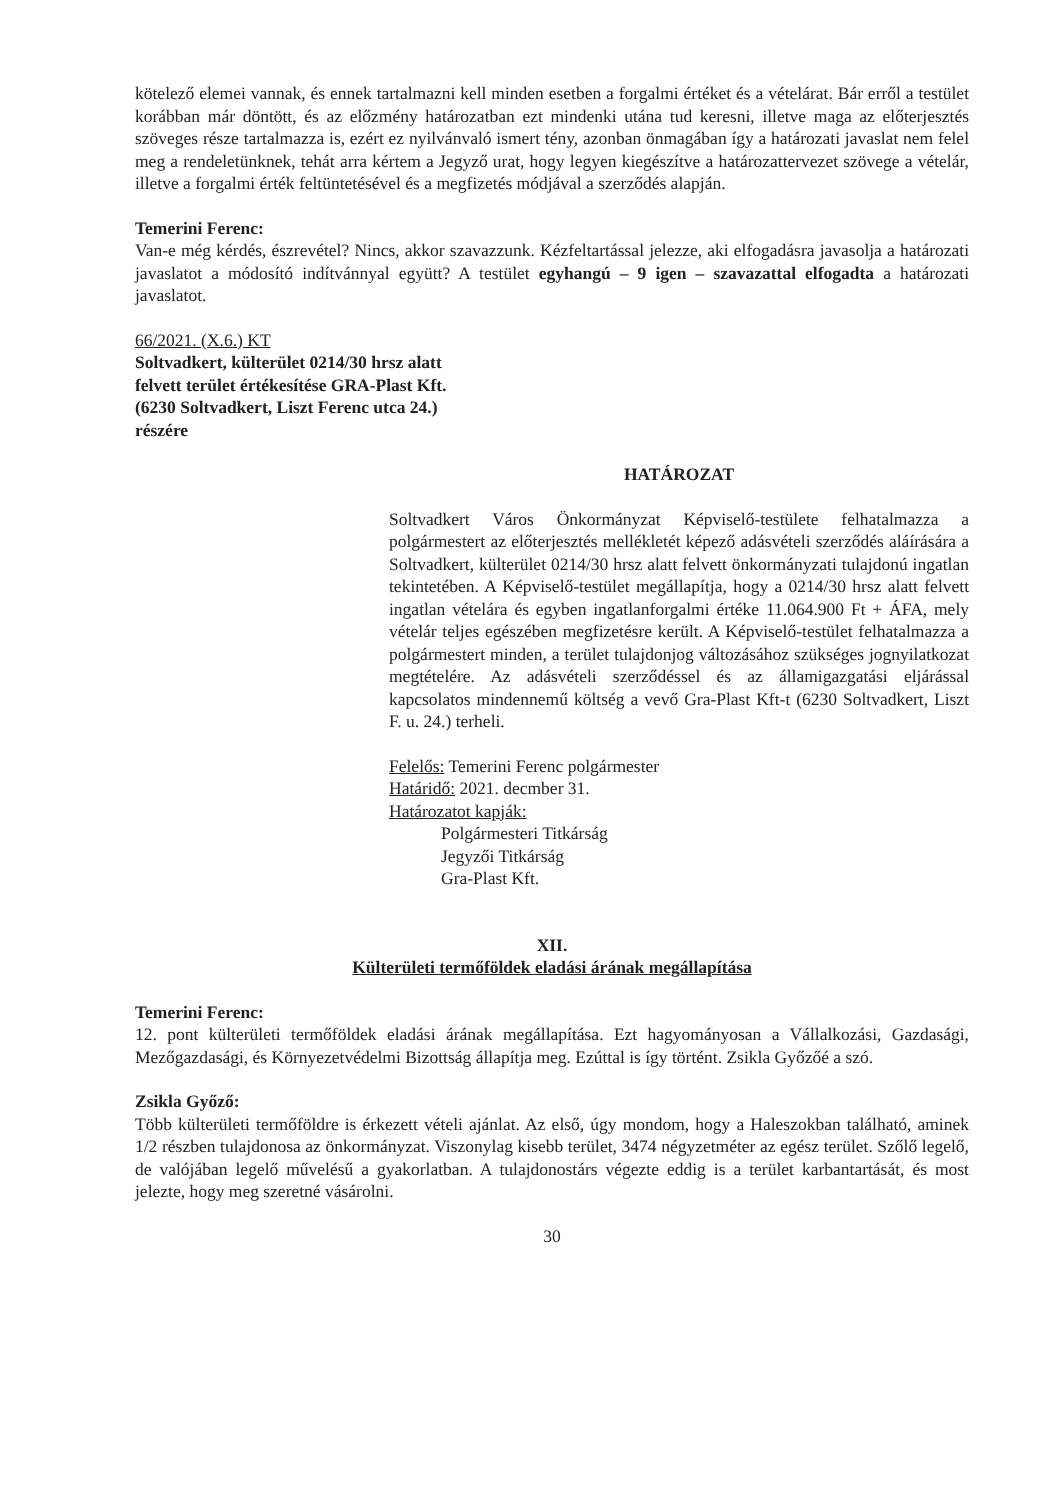kötelező elemei vannak, és ennek tartalmazni kell minden esetben a forgalmi értéket és a vételárat. Bár erről a testület korábban már döntött, és az előzmény határozatban ezt mindenki utána tud keresni, illetve maga az előterjesztés szöveges része tartalmazza is, ezért ez nyilvánvaló ismert tény, azonban önmagában így a határozati javaslat nem felel meg a rendeletünknek, tehát arra kértem a Jegyző urat, hogy legyen kiegészítve a határozattervezet szövege a vételár, illetve a forgalmi érték feltüntetésével és a megfizetés módjával a szerződés alapján.
Temerini Ferenc:
Van-e még kérdés, észrevétel? Nincs, akkor szavazzunk. Kézfeltartással jelezze, aki elfogadásra javasolja a határozati javaslatot a módosító indítvánnyal együtt? A testület egyhangú – 9 igen – szavazattal elfogadta a határozati javaslatot.
66/2021. (X.6.) KT
Soltvadkert, külterület 0214/30 hrsz alatt
felvett terület értékesítése GRA-Plast Kft.
(6230 Soltvadkert, Liszt Ferenc utca 24.)
részére
HATÁROZAT
Soltvadkert Város Önkormányzat Képviselő-testülete felhatalmazza a polgármestert az előterjesztés mellékletét képező adásvételi szerződés aláírására a Soltvadkert, külterület 0214/30 hrsz alatt felvett önkormányzati tulajdonú ingatlan tekintetében. A Képviselő-testület megállapítja, hogy a 0214/30 hrsz alatt felvett ingatlan vételára és egyben ingatlanforgalmi értéke 11.064.900 Ft + ÁFA, mely vételár teljes egészében megfizetésre került. A Képviselő-testület felhatalmazza a polgármestert minden, a terület tulajdonjog változásához szükséges jognyilatkozat megtételére. Az adásvételi szerződéssel és az államigazgatási eljárással kapcsolatos mindennemű költség a vevő Gra-Plast Kft-t (6230 Soltvadkert, Liszt F. u. 24.) terheli.
Felelős: Temerini Ferenc polgármester
Határidő: 2021. decmber 31.
Határozatot kapják:
Polgármesteri Titkárság
Jegyzői Titkárság
Gra-Plast Kft.
XII.
Külterületi termőföldek eladási árának megállapítása
Temerini Ferenc:
12. pont külterületi termőföldek eladási árának megállapítása. Ezt hagyományosan a Vállalkozási, Gazdasági, Mezőgazdasági, és Környezetvédelmi Bizottság állapítja meg. Ezúttal is így történt. Zsikla Győzőé a szó.
Zsikla Győző:
Több külterületi termőföldre is érkezett vételi ajánlat. Az első, úgy mondom, hogy a Haleszokban található, aminek 1/2 részben tulajdonosa az önkormányzat. Viszonylag kisebb terület, 3474 négyzetméter az egész terület. Szőlő legelő, de valójában legelő művelésű a gyakorlatban. A tulajdonostárs végezte eddig is a terület karbantartását, és most jelezte, hogy meg szeretné vásárolni.
30